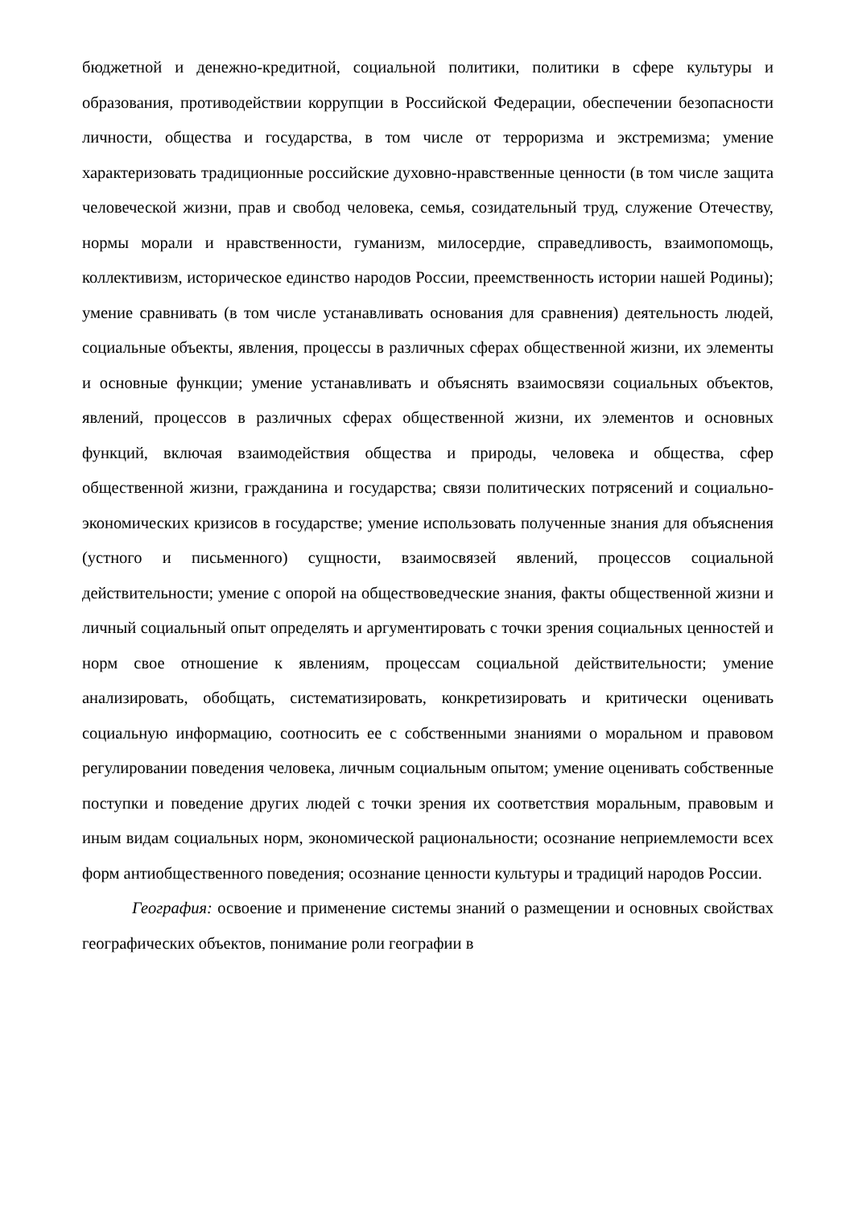бюджетной и денежно-кредитной, социальной политики, политики в сфере культуры и образования, противодействии коррупции в Российской Федерации, обеспечении безопасности личности, общества и государства, в том числе от терроризма и экстремизма; умение характеризовать традиционные российские духовно-нравственные ценности (в том числе защита человеческой жизни, прав и свобод человека, семья, созидательный труд, служение Отечеству, нормы морали и нравственности, гуманизм, милосердие, справедливость, взаимопомощь, коллективизм, историческое единство народов России, преемственность истории нашей Родины); умение сравнивать (в том числе устанавливать основания для сравнения) деятельность людей, социальные объекты, явления, процессы в различных сферах общественной жизни, их элементы и основные функции; умение устанавливать и объяснять взаимосвязи социальных объектов, явлений, процессов в различных сферах общественной жизни, их элементов и основных функций, включая взаимодействия общества и природы, человека и общества, сфер общественной жизни, гражданина и государства; связи политических потрясений и социально-экономических кризисов в государстве; умение использовать полученные знания для объяснения (устного и письменного) сущности, взаимосвязей явлений, процессов социальной действительности; умение с опорой на обществоведческие знания, факты общественной жизни и личный социальный опыт определять и аргументировать с точки зрения социальных ценностей и норм свое отношение к явлениям, процессам социальной действительности; умение анализировать, обобщать, систематизировать, конкретизировать и критически оценивать социальную информацию, соотносить ее с собственными знаниями о моральном и правовом регулировании поведения человека, личным социальным опытом; умение оценивать собственные поступки и поведение других людей с точки зрения их соответствия моральным, правовым и иным видам социальных норм, экономической рациональности; осознание неприемлемости всех форм антиобщественного поведения; осознание ценности культуры и традиций народов России.
География: освоение и применение системы знаний о размещении и основных свойствах географических объектов, понимание роли географии в